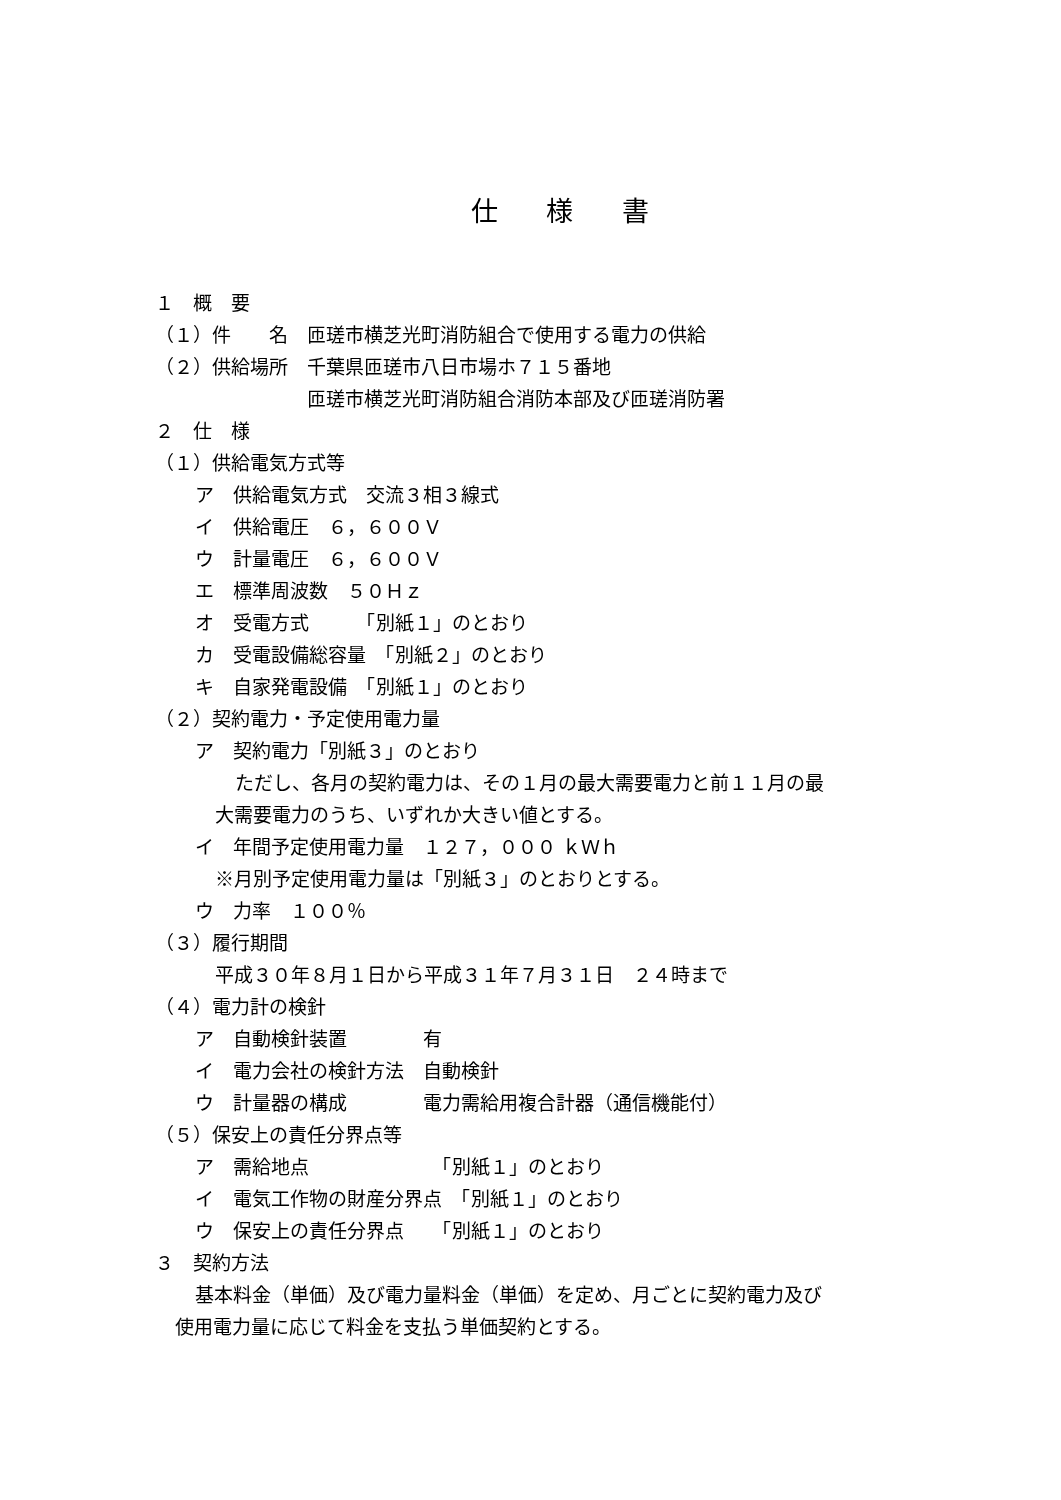仕 様 書
１　概　要
（１）件　　名　匝瑳市横芝光町消防組合で使用する電力の供給
（２）供給場所　千葉県匝瑳市八日市場ホ７１５番地
　　　　　　　　匝瑳市横芝光町消防組合消防本部及び匝瑳消防署
２　仕　様
（１）供給電気方式等
ア　供給電気方式　交流３相３線式
イ　供給電圧　６，６００Ｖ
ウ　計量電圧　６，６００Ｖ
エ　標準周波数　５０Ｈｚ
オ　受電方式　　　「別紙１」のとおり
カ　受電設備総容量　「別紙２」のとおり
キ　自家発電設備　「別紙１」のとおり
（２）契約電力・予定使用電力量
ア　契約電力「別紙３」のとおり
ただし、各月の契約電力は、その１月の最大需要電力と前１１月の最
大需要電力のうち、いずれか大きい値とする。
イ　年間予定使用電力量　１２７，０００ ｋＷｈ
※月別予定使用電力量は「別紙３」のとおりとする。
ウ　力率　１００％
（３）履行期間
平成３０年８月１日から平成３１年７月３１日　２４時まで
（４）電力計の検針
ア　自動検針装置　　　　有
イ　電力会社の検針方法　自動検針
ウ　計量器の構成　　　　電力需給用複合計器（通信機能付）
（５）保安上の責任分界点等
ア　需給地点　　　　　　　「別紙１」のとおり
イ　電気工作物の財産分界点　「別紙１」のとおり
ウ　保安上の責任分界点　　「別紙１」のとおり
３　契約方法
基本料金（単価）及び電力量料金（単価）を定め、月ごとに契約電力及び
使用電力量に応じて料金を支払う単価契約とする。